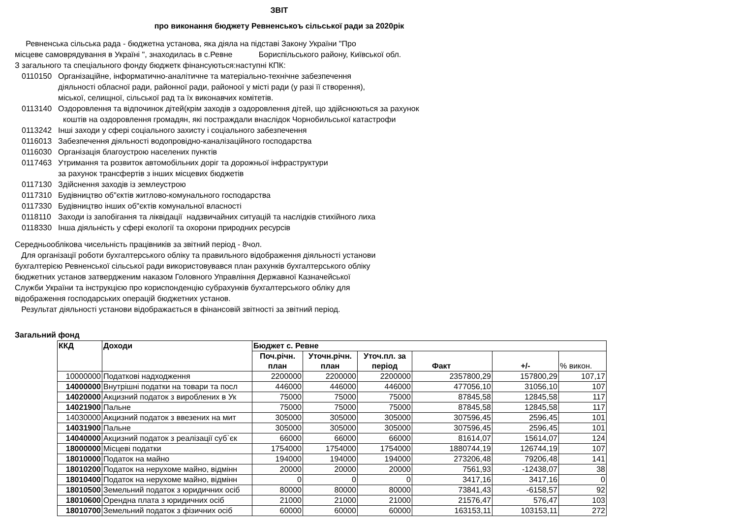ЗВІТ
про виконання бюджету Ревненськоъ сільської ради за 2020рік
Ревненська сільська рада - бюджетна установа, яка діяла на підставі Закону України "Про
місцеве самоврядування в Україні ", знаходилась в с.Ревне Бориспільського району, Київської обл.
З загального та спеціального фонду бюджетк фінансуються:наступні КПК:
0110150 Організаційне, інформатично-аналітичне та матеріально-технічне забезпечення
діяльності обласної ради, районної ради, районоої у місті ради (у разі її створення),
міської, селищної, сільської рад та їх виконавчих комітетів.
0113140 Оздоровлення та відпочинок дітей(крім заходів з оздоровлення дітей, що здійснюються за рахунок
коштів на оздоровлення громадян, які постраждали внаслідок Чорнобильської катастрофи
0113242 Інші заходи у сфері соціального захисту і соціального забезпечення
0116013 Забезпечення діяльності водопровідно-каналізаційного господарства
0116030 Організація благоустрою населених пунктів
0117463 Утримання та розвиток автомобільних доріг та дорожньої інфраструктури
за рахунок трансфертів з інших місцевих бюджетів
0117130 Здійснення заходів із землеустрою
0117310 Будівництво об"єктів житлово-комунального господарства
0117330 Будівництво інших об"єктів комунальної власності
0118110 Заходи із запобігання та ліквідації надзвичайних ситуацій та наслідків стихійного лиха
0118330 Інша діяльність у сфері екології та охорони природних ресурсів
Середньооблікова чисельність працівників за звітний період - 8чол.
Для організації роботи бухгалтерського обліку та правильного відображення діяльності установи
бухгалтерією Ревненської сільської ради використовувався план рахунків бухгалтерського обліку
бюджетних установ затвердженим наказом Головного Управління Державної Казначейської
Служби України та інструкцією про кориспонденцію субрахунків бухгалтерського обліку для
відображення господарських операцій бюджетних установ.
Результат діяльності установи відображається в фінансовій звітності за звітний період.
Загальний фонд
| ККД | Доходи | Бюджет с. Ревне | | | | | |
| --- | --- | --- | --- | --- | --- | --- | --- |
| | | Поч.річн. план | Уточн.річн. план | Уточ.пл. за період | Факт | +/- | % викон. |
| 10000000 | Податкові надходження | 2200000 | 2200000 | 2200000 | 2357800,29 | 157800,29 | 107,17 |
| 14000000 | Внутрішні податки на товари та посл | 446000 | 446000 | 446000 | 477056,10 | 31056,10 | 107 |
| 14020000 | Акцизний податок з вироблених в Ук | 75000 | 75000 | 75000 | 87845,58 | 12845,58 | 117 |
| 14021900 | Пальне | 75000 | 75000 | 75000 | 87845,58 | 12845,58 | 117 |
| 14030000 | Акцизний податок з ввезених на мит | 305000 | 305000 | 305000 | 307596,45 | 2596,45 | 101 |
| 14031900 | Пальне | 305000 | 305000 | 305000 | 307596,45 | 2596,45 | 101 |
| 14040000 | Акцизний податок з реалізації суб`єк | 66000 | 66000 | 66000 | 81614,07 | 15614,07 | 124 |
| 18000000 | Місцеві податки | 1754000 | 1754000 | 1754000 | 1880744,19 | 126744,19 | 107 |
| 18010000 | Податок на майно | 194000 | 194000 | 194000 | 273206,48 | 79206,48 | 141 |
| 18010200 | Податок на нерухоме майно, відмінн | 20000 | 20000 | 20000 | 7561,93 | -12438,07 | 38 |
| 18010400 | Податок на нерухоме майно, відмінн | 0 | 0 | 0 | 3417,16 | 3417,16 | 0 |
| 18010500 | Земельний податок з юридичних осіб | 80000 | 80000 | 80000 | 73841,43 | -6158,57 | 92 |
| 18010600 | Орендна плата з юридичних осіб | 21000 | 21000 | 21000 | 21576,47 | 576,47 | 103 |
| 18010700 | Земельний податок з фізичних осіб | 60000 | 60000 | 60000 | 163153,11 | 103153,11 | 272 |